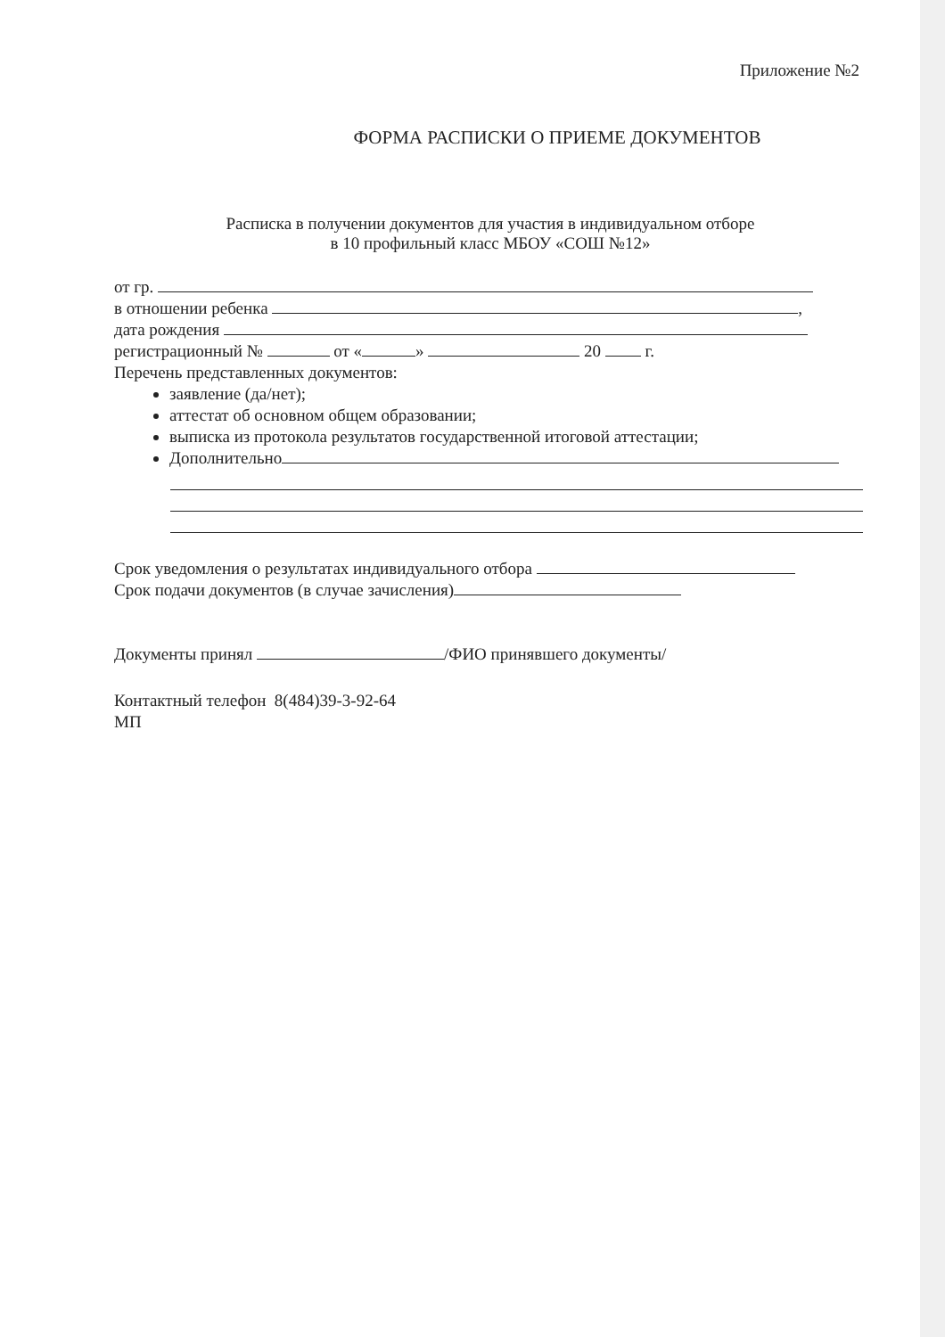Приложение №2
ФОРМА РАСПИСКИ О ПРИЕМЕ ДОКУМЕНТОВ
Расписка в получении документов для участия в индивидуальном отборе
в 10 профильный класс МБОУ «СОШ №12»
от гр.
в отношении ребенка ,
дата рождения
регистрационный № от « » 20 г.
Перечень представленных документов:
заявление (да/нет);
аттестат об основном общем образовании;
выписка из протокола результатов государственной итоговой аттестации;
Дополнительно
Срок уведомления о результатах индивидуального отбора
Срок подачи документов (в случае зачисления)
Документы принял /ФИО принявшего документы/
Контактный телефон 8(484)39-3-92-64
МП